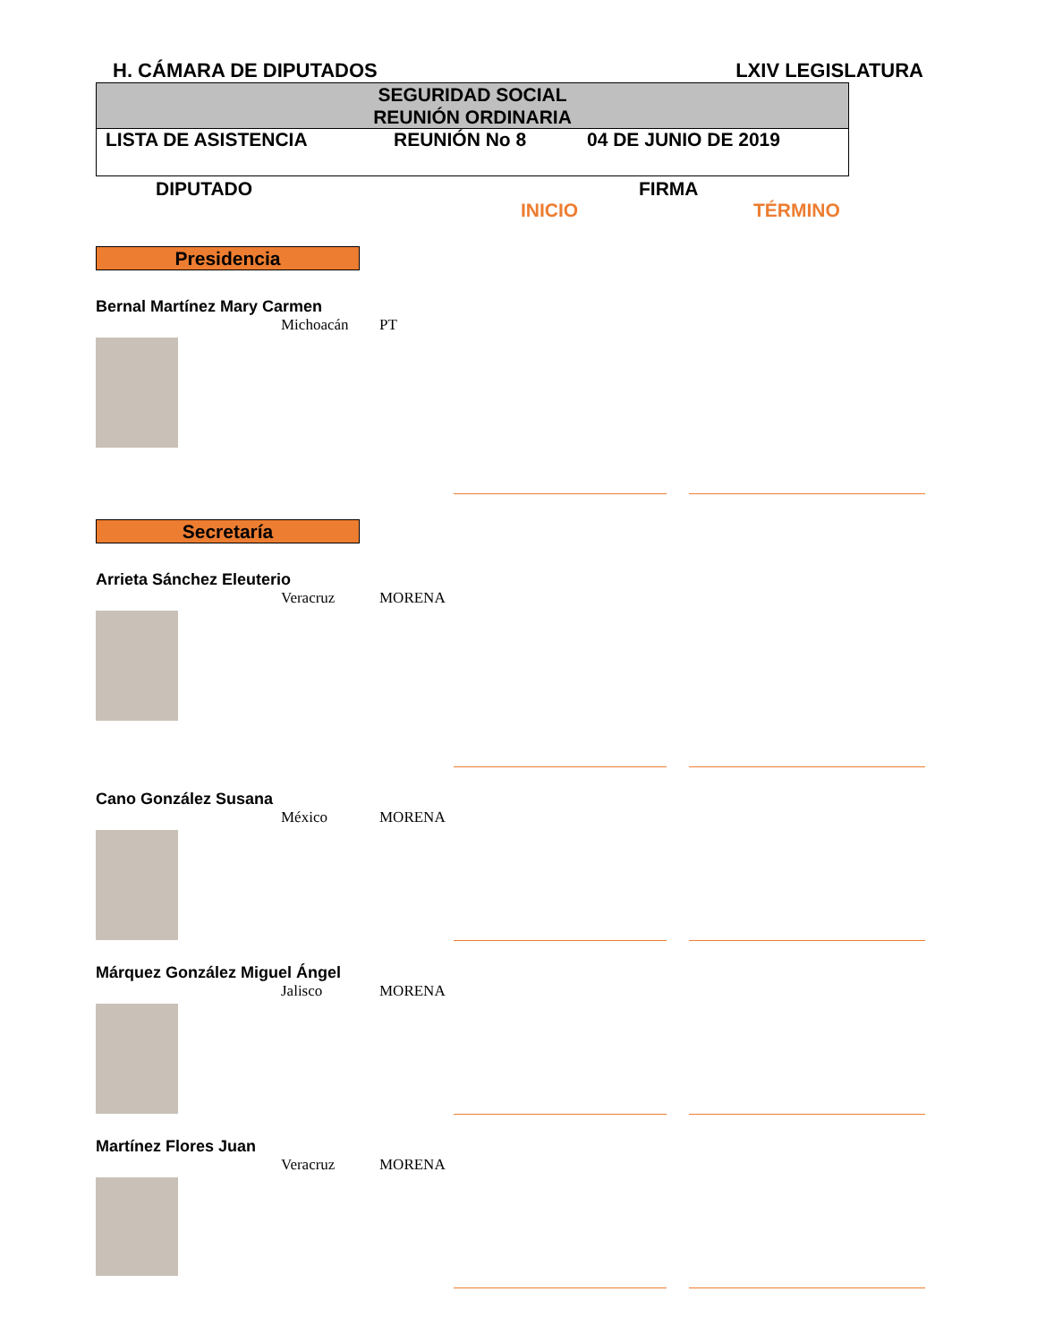H. CÁMARA DE DIPUTADOS LXIV LEGISLATURA
SEGURIDAD SOCIAL
REUNIÓN ORDINARIA
LISTA DE ASISTENCIA REUNIÓN No 8 04 DE JUNIO DE 2019
DIPUTADO FIRMA
INICIO TÉRMINO
Presidencia
Bernal Martínez Mary Carmen
Michoacán PT
Secretaría
Arrieta Sánchez Eleuterio
Veracruz MORENA
Cano González Susana
México MORENA
Márquez González Miguel Ángel
Jalisco MORENA
Martínez Flores Juan
Veracruz MORENA